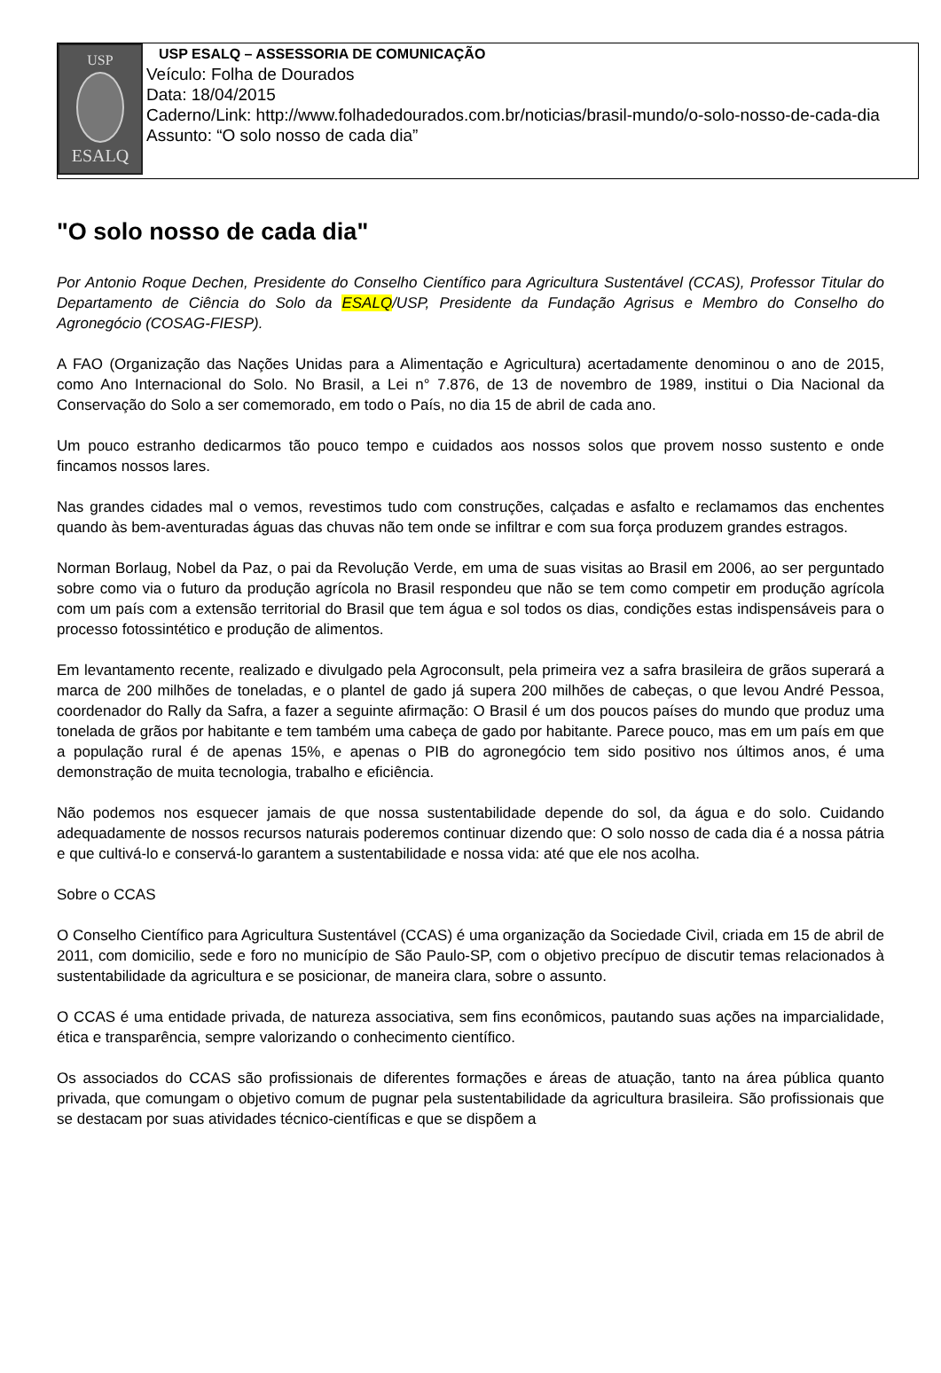USP
ESALQ
USP ESALQ – ASSESSORIA DE COMUNICAÇÃO
Veículo: Folha de Dourados
Data: 18/04/2015
Caderno/Link: http://www.folhadedourados.com.br/noticias/brasil-mundo/o-solo-nosso-de-cada-dia
Assunto: “O solo nosso de cada dia”
"O solo nosso de cada dia"
Por Antonio Roque Dechen, Presidente do Conselho Científico para Agricultura Sustentável (CCAS), Professor Titular do Departamento de Ciência do Solo da ESALQ/USP, Presidente da Fundação Agrisus e Membro do Conselho do Agronegócio (COSAG-FIESP).
A FAO (Organização das Nações Unidas para a Alimentação e Agricultura) acertadamente denominou o ano de 2015, como Ano Internacional do Solo. No Brasil, a Lei n° 7.876, de 13 de novembro de 1989, institui o Dia Nacional da Conservação do Solo a ser comemorado, em todo o País, no dia 15 de abril de cada ano.
Um pouco estranho dedicarmos tão pouco tempo e cuidados aos nossos solos que provem nosso sustento e onde fincamos nossos lares.
Nas grandes cidades mal o vemos, revestimos tudo com construções, calçadas e asfalto e reclamamos das enchentes quando às bem-aventuradas águas das chuvas não tem onde se infiltrar e com sua força produzem grandes estragos.
Norman Borlaug, Nobel da Paz, o pai da Revolução Verde, em uma de suas visitas ao Brasil em 2006, ao ser perguntado sobre como via o futuro da produção agrícola no Brasil respondeu que não se tem como competir em produção agrícola com um país com a extensão territorial do Brasil que tem água e sol todos os dias, condições estas indispensáveis para o processo fotossintético e produção de alimentos.
Em levantamento recente, realizado e divulgado pela Agroconsult, pela primeira vez a safra brasileira de grãos superará a marca de 200 milhões de toneladas, e o plantel de gado já supera 200 milhões de cabeças, o que levou André Pessoa, coordenador do Rally da Safra, a fazer a seguinte afirmação: O Brasil é um dos poucos países do mundo que produz uma tonelada de grãos por habitante e tem também uma cabeça de gado por habitante. Parece pouco, mas em um país em que a população rural é de apenas 15%, e apenas o PIB do agronegócio tem sido positivo nos últimos anos, é uma demonstração de muita tecnologia, trabalho e eficiência.
Não podemos nos esquecer jamais de que nossa sustentabilidade depende do sol, da água e do solo. Cuidando adequadamente de nossos recursos naturais poderemos continuar dizendo que: O solo nosso de cada dia é a nossa pátria e que cultivá-lo e conservá-lo garantem a sustentabilidade e nossa vida: até que ele nos acolha.
Sobre o CCAS
O Conselho Científico para Agricultura Sustentável (CCAS) é uma organização da Sociedade Civil, criada em 15 de abril de 2011, com domicilio, sede e foro no município de São Paulo-SP, com o objetivo precípuo de discutir temas relacionados à sustentabilidade da agricultura e se posicionar, de maneira clara, sobre o assunto.
O CCAS é uma entidade privada, de natureza associativa, sem fins econômicos, pautando suas ações na imparcialidade, ética e transparência, sempre valorizando o conhecimento científico.
Os associados do CCAS são profissionais de diferentes formações e áreas de atuação, tanto na área pública quanto privada, que comungam o objetivo comum de pugnar pela sustentabilidade da agricultura brasileira. São profissionais que se destacam por suas atividades técnico-científicas e que se dispõem a